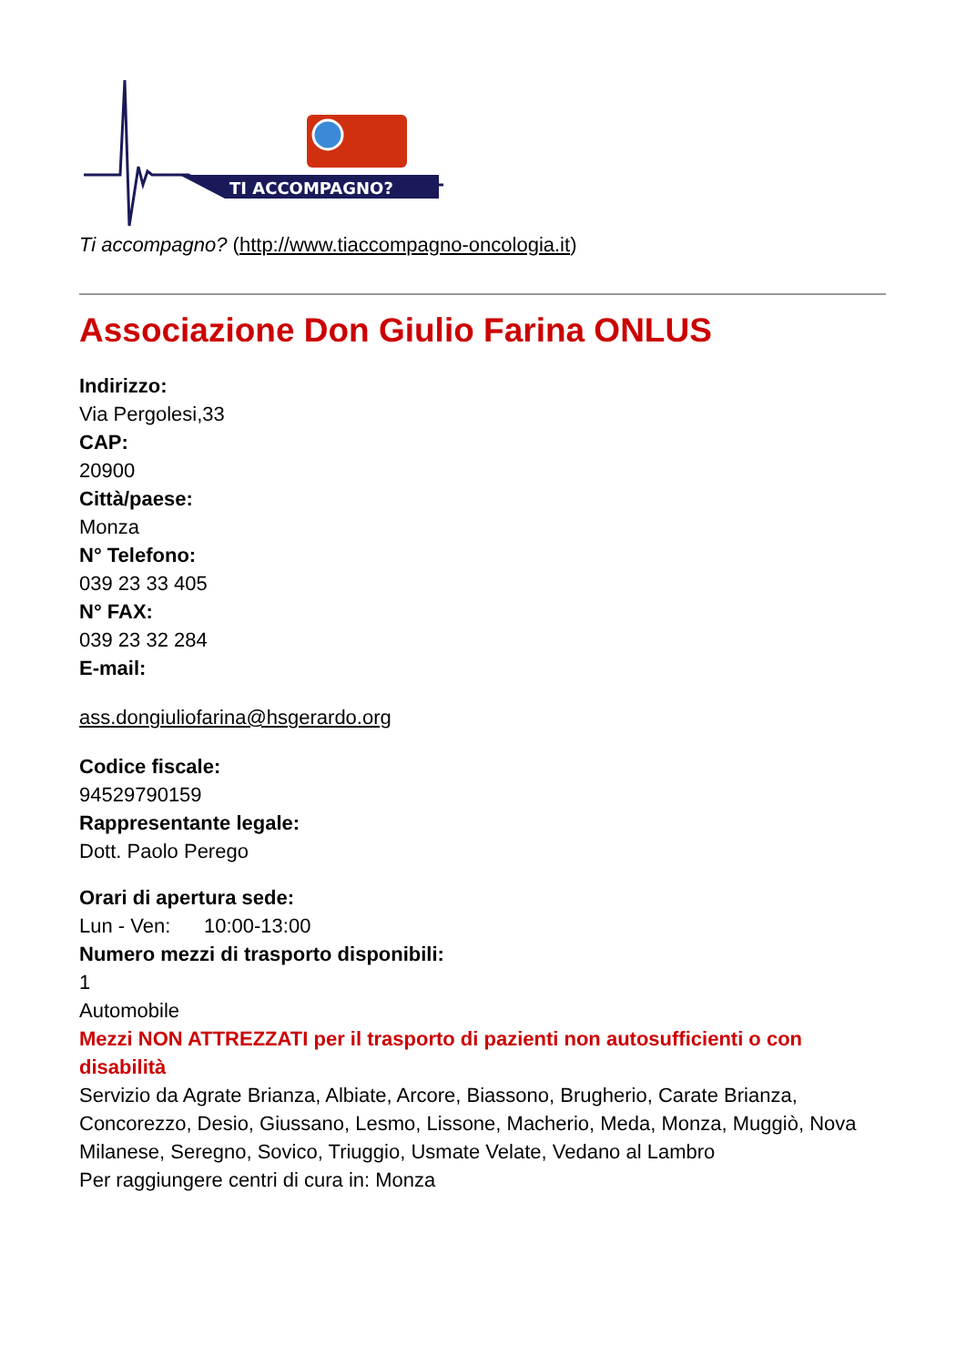TI ACCOMPAGNO?
Ti accompagno? (http://www.tiaccompagno-oncologia.it)
Associazione Don Giulio Farina ONLUS
Indirizzo:
Via Pergolesi,33
CAP:
20900
Città/paese:
Monza
N° Telefono:
039 23 33 405
N° FAX:
039 23 32 284
E-mail:
ass.dongiuliofarina@hsgerardo.org
Codice fiscale:
94529790159
Rappresentante legale:
Dott. Paolo Perego
Orari di apertura sede:
Lun - Ven: 10:00-13:00
Numero mezzi di trasporto disponibili:
1
Automobile
Mezzi NON ATTREZZATI per il trasporto di pazienti non autosufficienti o con disabilità
Servizio da Agrate Brianza, Albiate, Arcore, Biassono, Brugherio, Carate Brianza, Concorezzo, Desio, Giussano, Lesmo, Lissone, Macherio, Meda, Monza, Muggiò, Nova Milanese, Seregno, Sovico, Triuggio, Usmate Velate, Vedano al Lambro
Per raggiungere centri di cura in: Monza